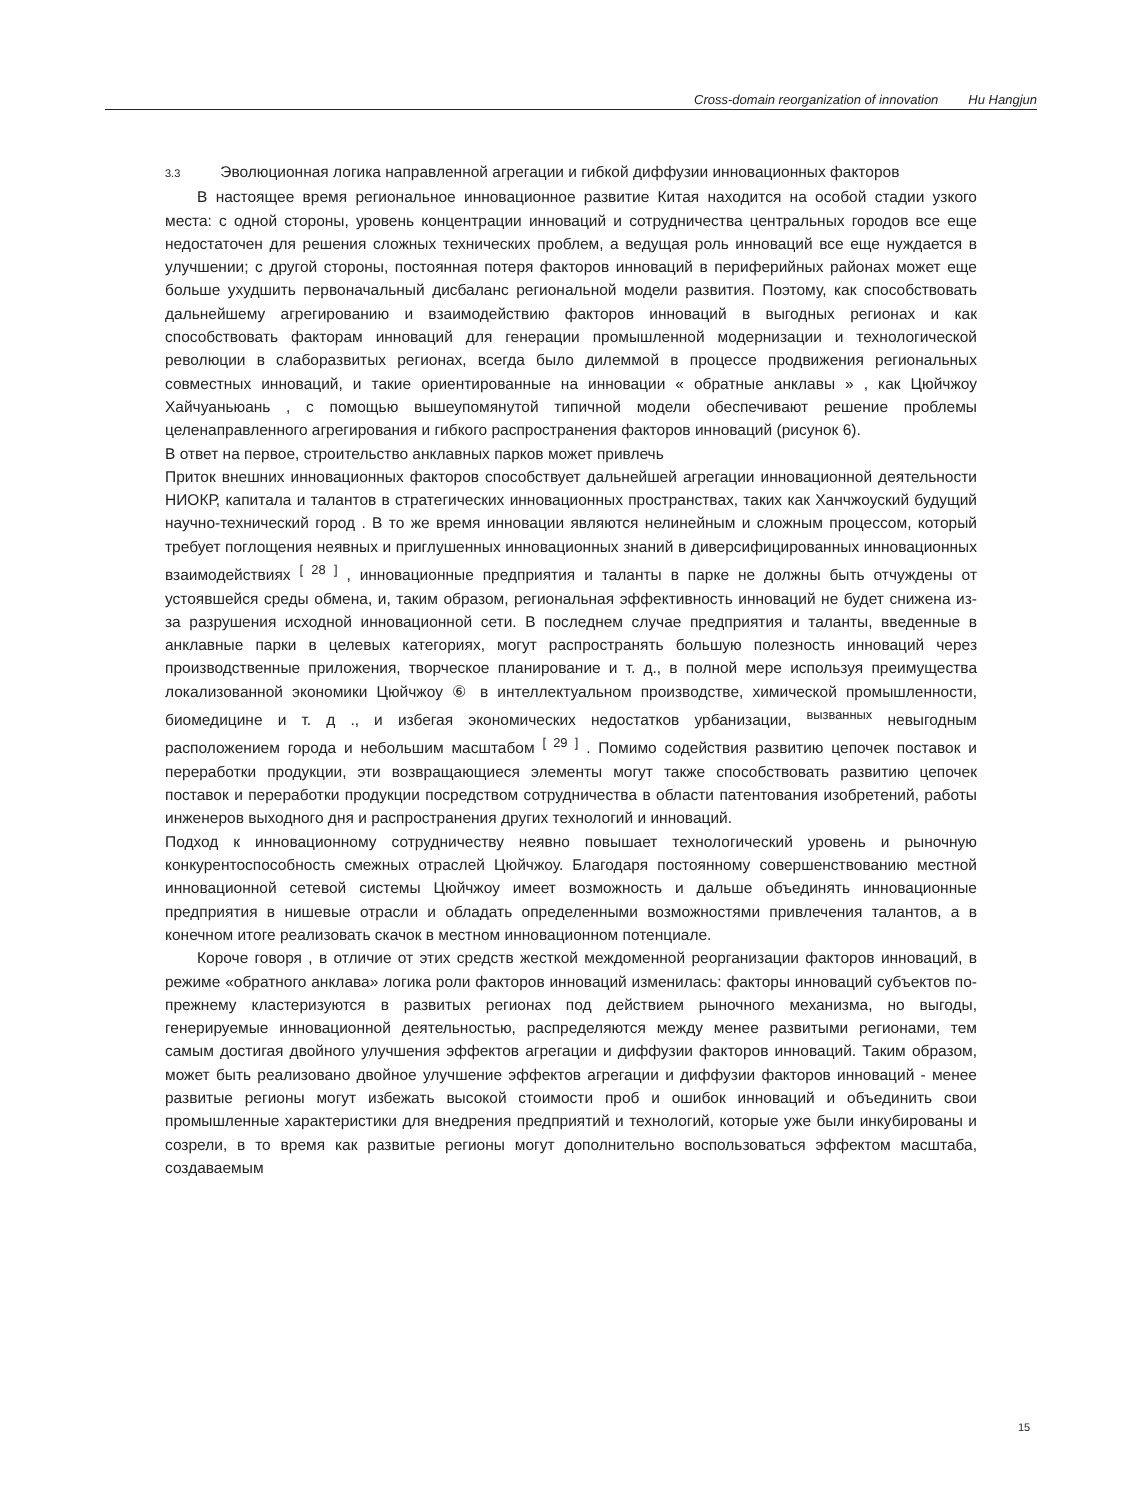Cross-domain reorganization of innovation Hu Hangjun
3.3 Эволюционная логика направленной агрегации и гибкой диффузии инновационных факторов
В настоящее время региональное инновационное развитие Китая находится на особой стадии узкого места: с одной стороны, уровень концентрации инноваций и сотрудничества центральных городов все еще недостаточен для решения сложных технических проблем, а ведущая роль инноваций все еще нуждается в улучшении; с другой стороны, постоянная потеря факторов инноваций в периферийных районах может еще больше ухудшить первоначальный дисбаланс региональной модели развития. Поэтому, как способствовать дальнейшему агрегированию и взаимодействию факторов инноваций в выгодных регионах и как способствовать факторам инноваций для генерации промышленной модернизации и технологической революции в слаборазвитых регионах, всегда было дилеммой в процессе продвижения региональных совместных инноваций, и такие ориентированные на инновации « обратные анклавы » , как Цюйчжоу Хайчуаньюань , с помощью вышеупомянутой типичной модели обеспечивают решение проблемы целенаправленного агрегирования и гибкого распространения факторов инноваций (рисунок 6).
В ответ на первое, строительство анклавных парков может привлечь
Приток внешних инновационных факторов способствует дальнейшей агрегации инновационной деятельности НИОКР, капитала и талантов в стратегических инновационных пространствах, таких как Ханчжоуский будущий научно-технический город . В то же время инновации являются нелинейным и сложным процессом, который требует поглощения неявных и приглушенных инновационных знаний в диверсифицированных инновационных взаимодействиях <sup>[ 28 ]</sup> , инновационные предприятия и таланты в парке не должны быть отчуждены от устоявшейся среды обмена, и, таким образом, региональная эффективность инноваций не будет снижена из-за разрушения исходной инновационной сети. В последнем случае предприятия и таланты, введенные в анклавные парки в целевых категориях, могут распространять большую полезность инноваций через производственные приложения, творческое планирование и т. д., в полной мере используя преимущества локализованной экономики Цюйчжоу ⑥ в интеллектуальном производстве, химической промышленности, биомедицине и т. д ., и избегая экономических недостатков урбанизации, <sup>вызванных</sup> невыгодным расположением города и небольшим масштабом <sup>[ 29 ]</sup> . Помимо содействия развитию цепочек поставок и переработки продукции, эти возвращающиеся элементы могут также способствовать развитию цепочек поставок и переработки продукции посредством сотрудничества в области патентования изобретений, работы инженеров выходного дня и распространения других технологий и инноваций.
Подход к инновационному сотрудничеству неявно повышает технологический уровень и рыночную конкурентоспособность смежных отраслей Цюйчжоу. Благодаря постоянному совершенствованию местной инновационной сетевой системы Цюйчжоу имеет возможность и дальше объединять инновационные предприятия в нишевые отрасли и обладать определенными возможностями привлечения талантов, а в конечном итоге реализовать скачок в местном инновационном потенциале.
Короче говоря , в отличие от этих средств жесткой междоменной реорганизации факторов инноваций, в режиме «обратного анклава» логика роли факторов инноваций изменилась: факторы инноваций субъектов по-прежнему кластеризуются в развитых регионах под действием рыночного механизма, но выгоды, генерируемые инновационной деятельностью, распределяются между менее развитыми регионами, тем самым достигая двойного улучшения эффектов агрегации и диффузии факторов инноваций. Таким образом, может быть реализовано двойное улучшение эффектов агрегации и диффузии факторов инноваций - менее развитые регионы могут избежать высокой стоимости проб и ошибок инноваций и объединить свои промышленные характеристики для внедрения предприятий и технологий, которые уже были инкубированы и созрели, в то время как развитые регионы могут дополнительно воспользоваться эффектом масштаба, создаваемым
15